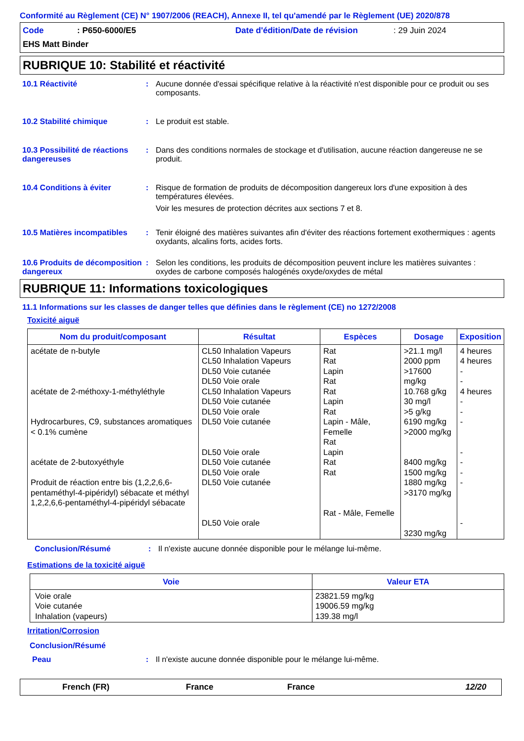Conformité au Règlement (CE) N° 1907/2006 (REACH), Annexe II, tel qu'amendé par le Règlement (UE) 2020/878
Code: P650-6000/E5 Date d'édition/Date de révision: 29 Juin 2024
EHS Matt Binder
RUBRIQUE 10: Stabilité et réactivité
10.1 Réactivité : Aucune donnée d'essai spécifique relative à la réactivité n'est disponible pour ce produit ou ses composants.
10.2 Stabilité chimique : Le produit est stable.
10.3 Possibilité de réactions dangereuses
: Dans des conditions normales de stockage et d'utilisation, aucune réaction dangereuse ne se produit.
10.4 Conditions à éviter : Risque de formation de produits de décomposition dangereux lors d'une exposition à des températures élevées.
Voir les mesures de protection décrites aux sections 7 et 8.
10.5 Matières incompatibles
: Tenir éloigné des matières suivantes afin d'éviter des réactions fortement exothermiques : agents oxydants, alcalins forts, acides forts.
10.6 Produits de décomposition dangereux
: Selon les conditions, les produits de décomposition peuvent inclure les matières suivantes : oxydes de carbone composés halogénés oxyde/oxydes de métal
RUBRIQUE 11: Informations toxicologiques
11.1 Informations sur les classes de danger telles que définies dans le règlement (CE) no 1272/2008
Toxicité aiguë
| Nom du produit/composant | Résultat | Espèces | Dosage | Exposition |
| --- | --- | --- | --- | --- |
| acétate de n-butyle acétate de 2-méthoxy-1-méthyléthyle Hydrocarbures, C9, substances aromatiques < 0.1% cumène acétate de 2-butoxyéthyle Produit de réaction entre bis (1,2,2,6,6-pentaméthyl-4-pipéridyl) sébacate et méthyl 1,2,2,6,6-pentaméthyl-4-pipéridyl sébacate | CL50 Inhalation Vapeurs CL50 Inhalation Vapeurs DL50 Voie cutanée DL50 Voie orale CL50 Inhalation Vapeurs DL50 Voie cutanée DL50 Voie orale DL50 Voie cutanée DL50 Voie orale DL50 Voie cutanée DL50 Voie orale DL50 Voie cutanée DL50 Voie orale | Rat Rat Lapin Rat Rat Lapin Rat Lapin - Mâle, Femelle Rat Lapin Rat Rat Rat - Mâle, Femelle | >21.1 mg/l 2000 ppm >17600 mg/kg 10.768 g/kg 30 mg/l >5 g/kg 6190 mg/kg >2000 mg/kg 8400 mg/kg 1500 mg/kg 1880 mg/kg >3170 mg/kg 3230 mg/kg | 4 heures 4 heures - - 4 heures - - - - - - - - |
Conclusion/Résumé : Il n'existe aucune donnée disponible pour le mélange lui-même.
Estimations de la toxicité aiguë
| Voie | Valeur ETA |
| --- | --- |
| Voie orale Voie cutanée Inhalation (vapeurs) | 23821.59 mg/kg 19006.59 mg/kg 139.38 mg/l |
Irritation/Corrosion
Conclusion/Résumé
Peau : Il n'existe aucune donnée disponible pour le mélange lui-même.
French (FR) France France 12/20